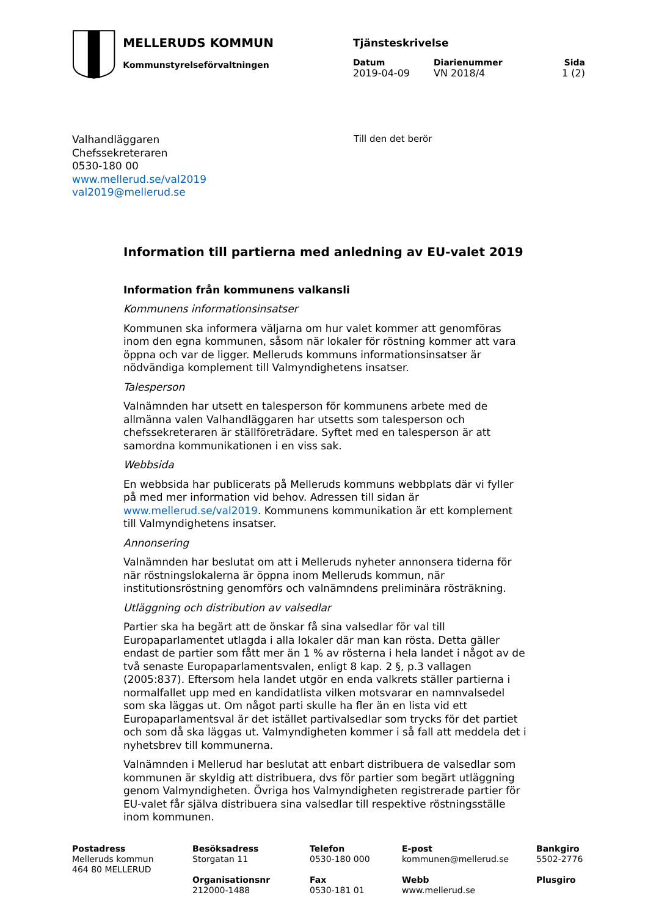MELLERUDS KOMMUN
Kommunstyrelseförvaltningen
Tjänsteskrivelse
Datum
2019-04-09
Diarienummer
VN 2018/4
Sida
1 (2)
Valhandläggaren
Chefssekreteraren
0530-180 00
www.mellerud.se/val2019
val2019@mellerud.se
Till den det berör
Information till partierna med anledning av EU-valet 2019
Information från kommunens valkansli
Kommunens informationsinsatser
Kommunen ska informera väljarna om hur valet kommer att genomföras inom den egna kommunen, såsom när lokaler för röstning kommer att vara öppna och var de ligger. Melleruds kommuns informationsinsatser är nödvändiga komplement till Valmyndighetens insatser.
Talesperson
Valnämnden har utsett en talesperson för kommunens arbete med de allmänna valen Valhandläggaren har utsetts som talesperson och chefssekreteraren är ställföreträdare. Syftet med en talesperson är att samordna kommunikationen i en viss sak.
Webbsida
En webbsida har publicerats på Melleruds kommuns webbplats där vi fyller på med mer information vid behov. Adressen till sidan är www.mellerud.se/val2019. Kommunens kommunikation är ett komplement till Valmyndighetens insatser.
Annonsering
Valnämnden har beslutat om att i Melleruds nyheter annonsera tiderna för när röstningslokalerna är öppna inom Melleruds kommun, när institutionsröstning genomförs och valnämndens preliminära rösträkning.
Utläggning och distribution av valsedlar
Partier ska ha begärt att de önskar få sina valsedlar för val till Europaparlamentet utlagda i alla lokaler där man kan rösta. Detta gäller endast de partier som fått mer än 1 % av rösterna i hela landet i något av de två senaste Europaparlamentsvalen, enligt 8 kap. 2 §, p.3 vallagen (2005:837). Eftersom hela landet utgör en enda valkrets ställer partierna i normalfallet upp med en kandidatlista vilken motsvarar en namnvalsedel som ska läggas ut. Om något parti skulle ha fler än en lista vid ett Europaparlamentsval är det istället partivalsedlar som trycks för det partiet och som då ska läggas ut. Valmyndigheten kommer i så fall att meddela det i nyhetsbrev till kommunerna.
Valnämnden i Mellerud har beslutat att enbart distribuera de valsedlar som kommunen är skyldig att distribuera, dvs för partier som begärt utläggning genom Valmyndigheten. Övriga hos Valmyndigheten registrerade partier för EU-valet får själva distribuera sina valsedlar till respektive röstningsställe inom kommunen.
Postadress
Melleruds kommun
464 80 MELLERUD
Besöksadress
Storgatan 11
Organisationsnr
212000-1488
Telefon
0530-180 000
Fax
0530-181 01
E-post
kommunen@mellerud.se
Webb
www.mellerud.se
Bankgiro
5502-2776
Plusgiro